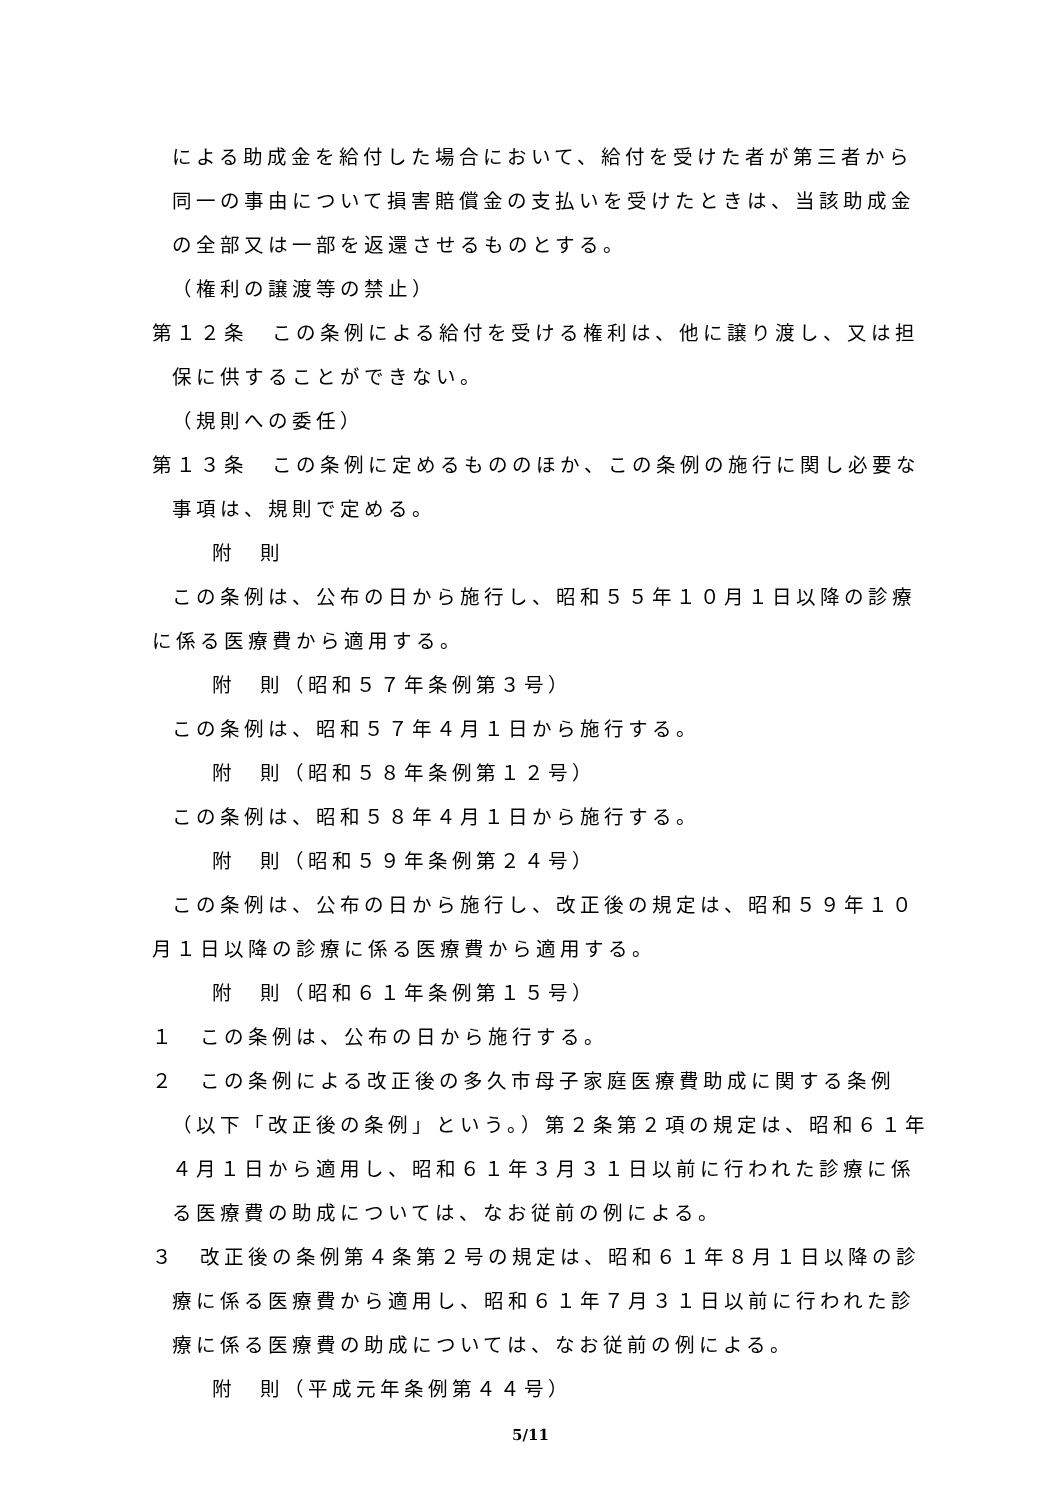による助成金を給付した場合において、給付を受けた者が第三者から同一の事由について損害賠償金の支払いを受けたときは、当該助成金の全部又は一部を返還させるものとする。
（権利の譲渡等の禁止）
第１２条　この条例による給付を受ける権利は、他に譲り渡し、又は担保に供することができない。
（規則への委任）
第１３条　この条例に定めるもののほか、この条例の施行に関し必要な事項は、規則で定める。
附　則
この条例は、公布の日から施行し、昭和５５年１０月１日以降の診療に係る医療費から適用する。
附　則（昭和５７年条例第３号）
この条例は、昭和５７年４月１日から施行する。
附　則（昭和５８年条例第１２号）
この条例は、昭和５８年４月１日から施行する。
附　則（昭和５９年条例第２４号）
この条例は、公布の日から施行し、改正後の規定は、昭和５９年１０月１日以降の診療に係る医療費から適用する。
附　則（昭和６１年条例第１５号）
１　この条例は、公布の日から施行する。
２　この条例による改正後の多久市母子家庭医療費助成に関する条例（以下「改正後の条例」という。）第２条第２項の規定は、昭和６１年４月１日から適用し、昭和６１年３月３１日以前に行われた診療に係る医療費の助成については、なお従前の例による。
３　改正後の条例第４条第２号の規定は、昭和６１年８月１日以降の診療に係る医療費から適用し、昭和６１年７月３１日以前に行われた診療に係る医療費の助成については、なお従前の例による。
附　則（平成元年条例第４４号）
5/11